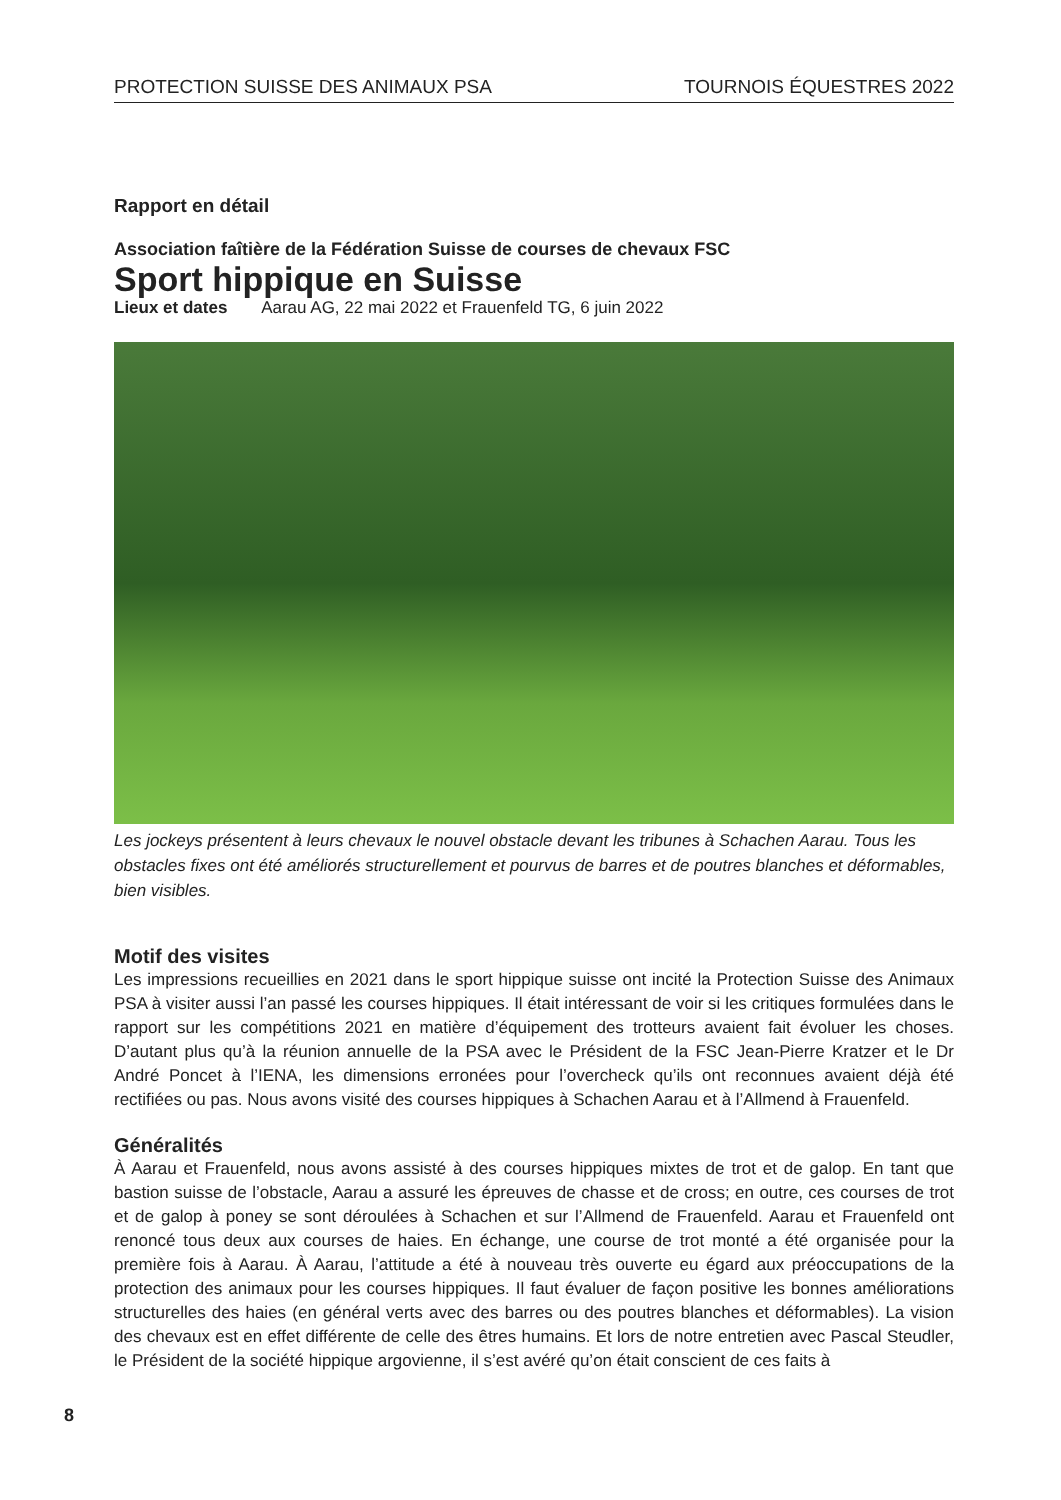PROTECTION SUISSE DES ANIMAUX PSA TOURNOIS ÉQUESTRES 2022
Rapport en détail
Association faîtière de la Fédération Suisse de courses de chevaux FSC
Sport hippique en Suisse
Lieux et dates Aarau AG, 22 mai 2022 et Frauenfeld TG, 6 juin 2022
Les jockeys présentent à leurs chevaux le nouvel obstacle devant les tribunes à Schachen Aarau. Tous les obstacles fixes ont été améliorés structurellement et pourvus de barres et de poutres blanches et déformables, bien visibles.
Motif des visites
Les impressions recueillies en 2021 dans le sport hippique suisse ont incité la Protection Suisse des Animaux PSA à visiter aussi l’an passé les courses hippiques. Il était intéressant de voir si les critiques formulées dans le rapport sur les compétitions 2021 en matière d’équipement des trotteurs avaient fait évoluer les choses. D’autant plus qu’à la réunion annuelle de la PSA avec le Président de la FSC Jean-Pierre Kratzer et le Dr André Poncet à l’IENA, les dimensions erronées pour l’overcheck qu’ils ont reconnues avaient déjà été rectifiées ou pas. Nous avons visité des courses hippiques à Schachen Aarau et à l’Allmend à Frauenfeld.
Généralités
À Aarau et Frauenfeld, nous avons assisté à des courses hippiques mixtes de trot et de galop. En tant que bastion suisse de l’obstacle, Aarau a assuré les épreuves de chasse et de cross; en outre, ces courses de trot et de galop à poney se sont déroulées à Schachen et sur l’Allmend de Frauenfeld. Aarau et Frauenfeld ont renoncé tous deux aux courses de haies. En échange, une course de trot monté a été organisée pour la première fois à Aarau. À Aarau, l’attitude a été à nouveau très ouverte eu égard aux préoccupations de la protection des animaux pour les courses hippiques. Il faut évaluer de façon positive les bonnes améliorations structurelles des haies (en général verts avec des barres ou des poutres blanches et déformables). La vision des chevaux est en effet différente de celle des êtres humains. Et lors de notre entretien avec Pascal Steudler, le Président de la société hippique argovienne, il s’est avéré qu’on était conscient de ces faits à
8